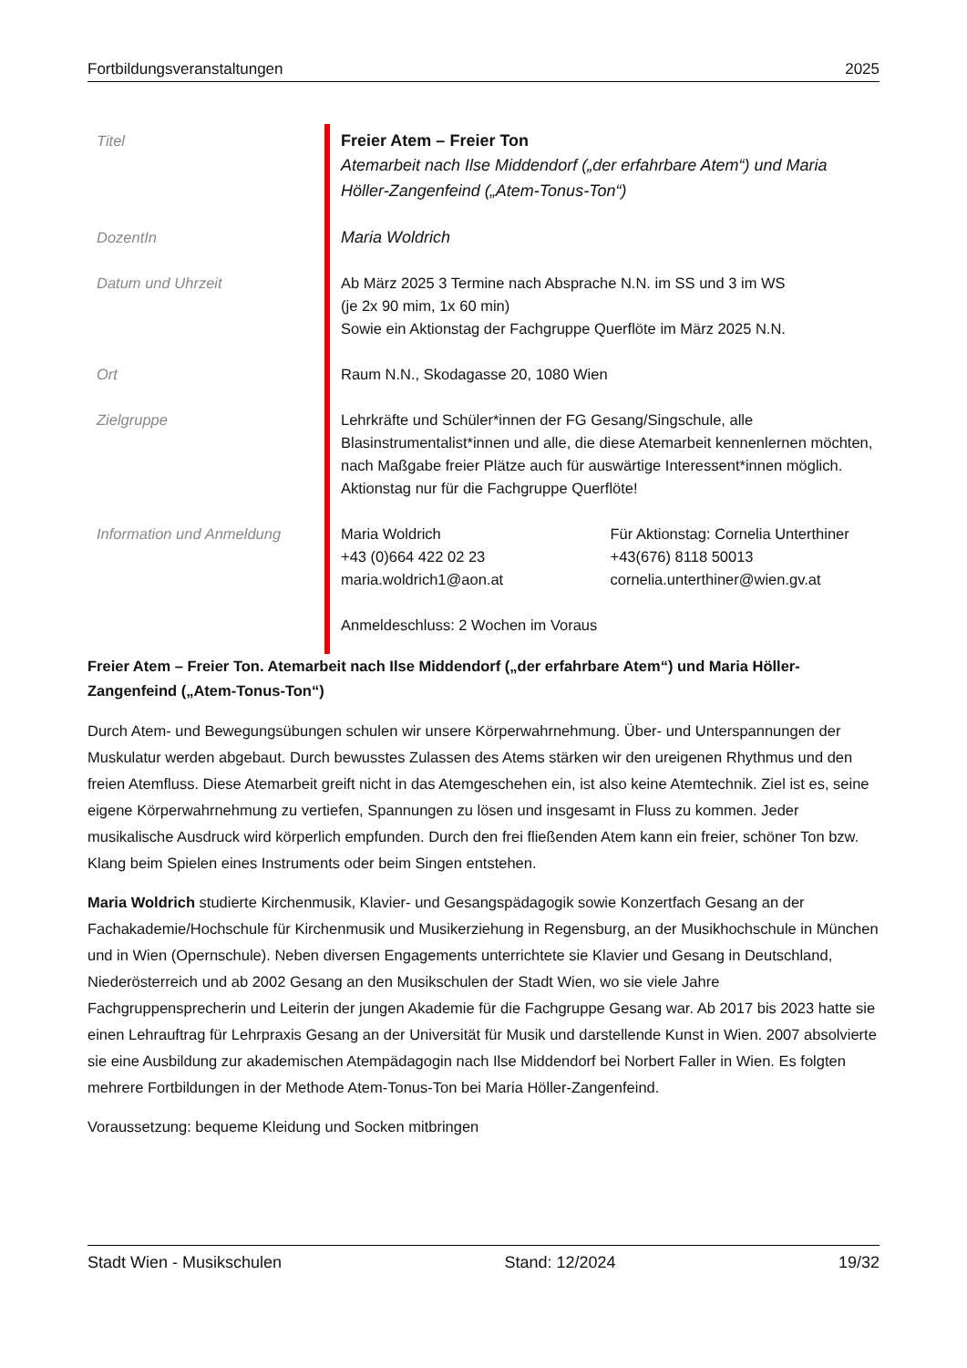Fortbildungsveranstaltungen 2025
| Titel | Freier Atem – Freier Ton Atemarbeit nach Ilse Middendorf („der erfahrbare Atem“) und Maria Höller-Zangenfeind („Atem-Tonus-Ton“) |
| DozentIn | Maria Woldrich |
| Datum und Uhrzeit | Ab März 2025 3 Termine nach Absprache N.N. im SS und 3 im WS (je 2x 90 mim, 1x 60 min) Sowie ein Aktionstag der Fachgruppe Querflöte im März 2025 N.N. |
| Ort | Raum N.N., Skodagasse 20, 1080 Wien |
| Zielgruppe | Lehrkräfte und Schüler*innen der FG Gesang/Singschule, alle Blasinstrumentalist*innen und alle, die diese Atemarbeit kennenlernen möchten, nach Maßgabe freier Plätze auch für auswärtige Interessent*innen möglich. Aktionstag nur für die Fachgruppe Querflöte! |
| Information und Anmeldung | / Maria Woldrich +43 (0)664 422 02 23 maria.woldrich1@aon.at / Für Aktionstag: Cornelia Unterthiner +43(676) 8118 50013 cornelia.unterthiner@wien.gv.at / Anmeldeschluss: 2 Wochen im Voraus |
Freier Atem – Freier Ton. Atemarbeit nach Ilse Middendorf („der erfahrbare Atem“) und Maria Höller-Zangenfeind („Atem-Tonus-Ton“)
Durch Atem- und Bewegungsübungen schulen wir unsere Körperwahrnehmung. Über- und Unterspannungen der Muskulatur werden abgebaut. Durch bewusstes Zulassen des Atems stärken wir den ureigenen Rhythmus und den freien Atemfluss. Diese Atemarbeit greift nicht in das Atemgeschehen ein, ist also keine Atemtechnik. Ziel ist es, seine eigene Körperwahrnehmung zu vertiefen, Spannungen zu lösen und insgesamt in Fluss zu kommen. Jeder musikalische Ausdruck wird körperlich empfunden. Durch den frei fließenden Atem kann ein freier, schöner Ton bzw. Klang beim Spielen eines Instruments oder beim Singen entstehen.
Maria Woldrich studierte Kirchenmusik, Klavier- und Gesangspädagogik sowie Konzertfach Gesang an der Fachakademie/Hochschule für Kirchenmusik und Musikerziehung in Regensburg, an der Musikhochschule in München und in Wien (Opernschule). Neben diversen Engagements unterrichtete sie Klavier und Gesang in Deutschland, Niederösterreich und ab 2002 Gesang an den Musikschulen der Stadt Wien, wo sie viele Jahre Fachgruppensprecherin und Leiterin der jungen Akademie für die Fachgruppe Gesang war. Ab 2017 bis 2023 hatte sie einen Lehrauftrag für Lehrpraxis Gesang an der Universität für Musik und darstellende Kunst in Wien. 2007 absolvierte sie eine Ausbildung zur akademischen Atempädagogin nach Ilse Middendorf bei Norbert Faller in Wien. Es folgten mehrere Fortbildungen in der Methode Atem-Tonus-Ton bei Maria Höller-Zangenfeind.
Voraussetzung: bequeme Kleidung und Socken mitbringen
Stadt Wien - Musikschulen Stand: 12/2024 19/32